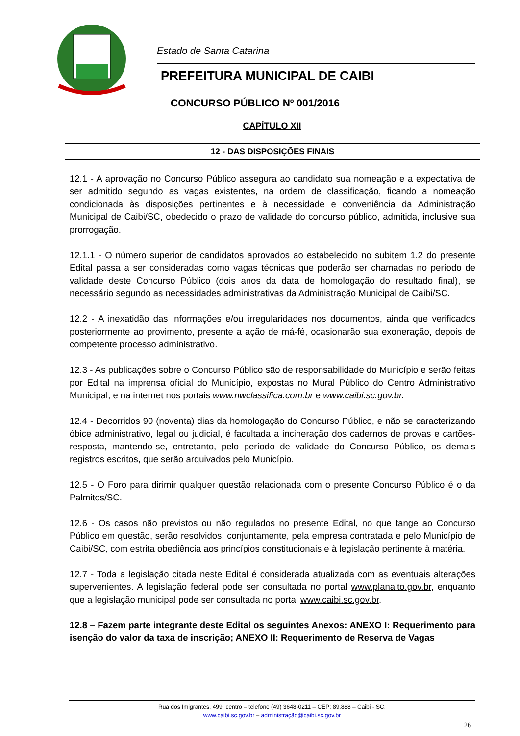Estado de Santa Catarina
PREFEITURA MUNICIPAL DE CAIBI
CONCURSO PÚBLICO Nº 001/2016
CAPÍTULO XII
12 - DAS DISPOSIÇÕES FINAIS
12.1 - A aprovação no Concurso Público assegura ao candidato sua nomeação e a expectativa de ser admitido segundo as vagas existentes, na ordem de classificação, ficando a nomeação condicionada às disposições pertinentes e à necessidade e conveniência da Administração Municipal de Caibi/SC, obedecido o prazo de validade do concurso público, admitida, inclusive sua prorrogação.
12.1.1 - O número superior de candidatos aprovados ao estabelecido no subitem 1.2 do presente Edital passa a ser consideradas como vagas técnicas que poderão ser chamadas no período de validade deste Concurso Público (dois anos da data de homologação do resultado final), se necessário segundo as necessidades administrativas da Administração Municipal de Caibi/SC.
12.2 - A inexatidão das informações e/ou irregularidades nos documentos, ainda que verificados posteriormente ao provimento, presente a ação de má-fé, ocasionarão sua exoneração, depois de competente processo administrativo.
12.3 - As publicações sobre o Concurso Público são de responsabilidade do Município e serão feitas por Edital na imprensa oficial do Município, expostas no Mural Público do Centro Administrativo Municipal, e na internet nos portais www.nwclassifica.com.br e www.caibi.sc.gov.br.
12.4 - Decorridos 90 (noventa) dias da homologação do Concurso Público, e não se caracterizando óbice administrativo, legal ou judicial, é facultada a incineração dos cadernos de provas e cartões-resposta, mantendo-se, entretanto, pelo período de validade do Concurso Público, os demais registros escritos, que serão arquivados pelo Município.
12.5 - O Foro para dirimir qualquer questão relacionada com o presente Concurso Público é o da Palmitos/SC.
12.6 - Os casos não previstos ou não regulados no presente Edital, no que tange ao Concurso Público em questão, serão resolvidos, conjuntamente, pela empresa contratada e pelo Município de Caibi/SC, com estrita obediência aos princípios constitucionais e à legislação pertinente à matéria.
12.7 - Toda a legislação citada neste Edital é considerada atualizada com as eventuais alterações supervenientes. A legislação federal pode ser consultada no portal www.planalto.gov.br, enquanto que a legislação municipal pode ser consultada no portal www.caibi.sc.gov.br.
12.8 – Fazem parte integrante deste Edital os seguintes Anexos: ANEXO I: Requerimento para isenção do valor da taxa de inscrição; ANEXO II: Requerimento de Reserva de Vagas
Rua dos Imigrantes, 499, centro – telefone (49) 3648-0211 – CEP: 89.888 – Caibi - SC.
www.caibi.sc.gov.br – administração@caibi.sc.gov.br
26